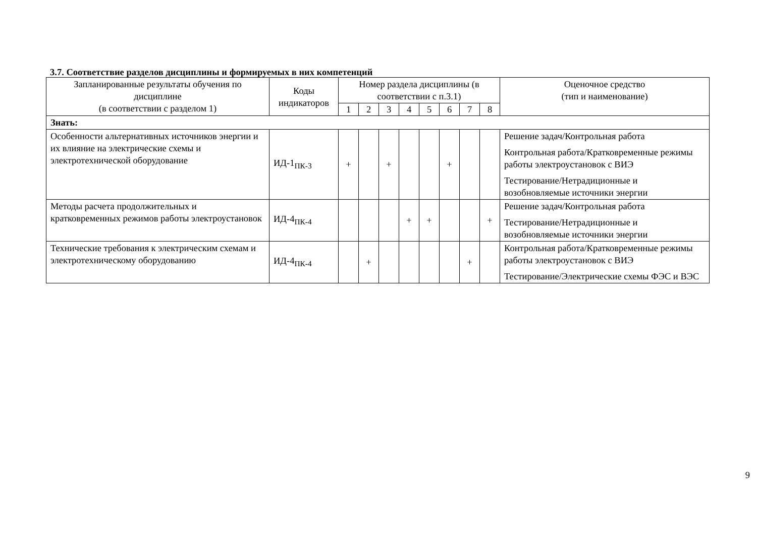3.7. Соответствие разделов дисциплины и формируемых в них компетенций
| Запланированные результаты обучения по дисциплине (в соответствии с разделом 1) | Коды индикаторов | Номер раздела дисциплины (в соответствии с п.3.1) | | | | | | | | Оценочное средство (тип и наименование) |
| --- | --- | --- | --- | --- | --- | --- | --- | --- | --- | --- |
| | | 1 | 2 | 3 | 4 | 5 | 6 | 7 | 8 | |
| Знать: | | | | | | | | | | |
| Особенности альтернативных источников энергии и их влияние на электрические схемы и электротехнической оборудование | ИД-1<sub>ПК-3</sub> | + | | + | | | + | | | Решение задач/Контрольная работа Контрольная работа/Кратковременные режимы работы электроустановок с ВИЭ Тестирование/Нетрадиционные и возобновляемые источники энергии |
| Методы расчета продолжительных и кратковременных режимов работы электроустановок | ИД-4<sub>ПК-4</sub> | | | | + | + | | | + | Решение задач/Контрольная работа Тестирование/Нетрадиционные и возобновляемые источники энергии |
| Технические требования к электрическим схемам и электротехническому оборудованию | ИД-4<sub>ПК-4</sub> | | + | | | | | + | | Контрольная работа/Кратковременные режимы работы электроустановок с ВИЭ Тестирование/Электрические схемы ФЭС и ВЭС |
9